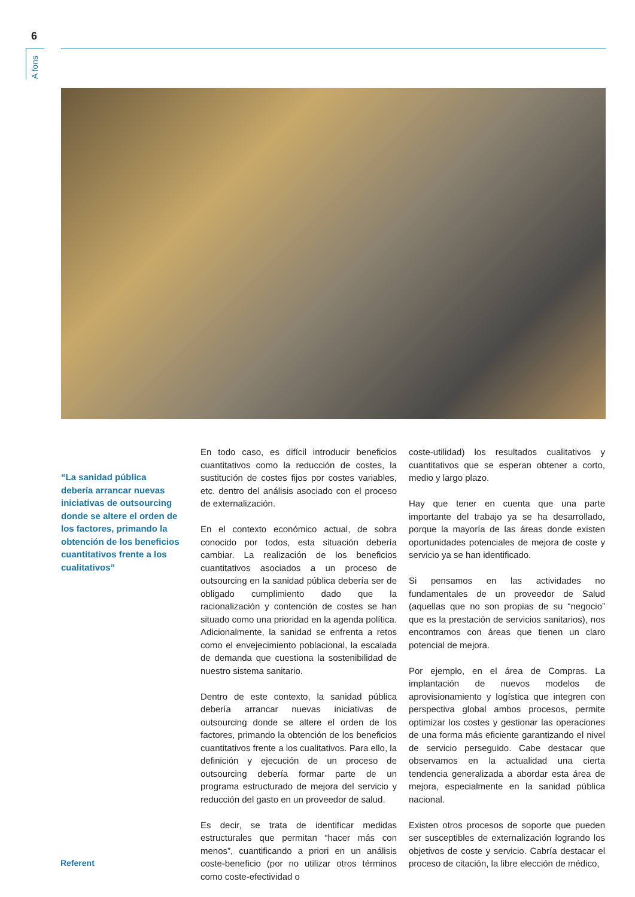6
A fons
“La sanidad pública debería arrancar nuevas iniciativas de outsourcing donde se altere el orden de los factores, primando la obtención de los beneficios cuantitativos frente a los cualitativos”
En todo caso, es difícil introducir beneficios cuantitativos como la reducción de costes, la sustitución de costes fijos por costes variables, etc. dentro del análisis asociado con el proceso de externalización.
En el contexto económico actual, de sobra conocido por todos, esta situación debería cambiar. La realización de los beneficios cuantitativos asociados a un proceso de outsourcing en la sanidad pública debería ser de obligado cumplimiento dado que la racionalización y contención de costes se han situado como una prioridad en la agenda política. Adicionalmente, la sanidad se enfrenta a retos como el envejecimiento poblacional, la escalada de demanda que cuestiona la sostenibilidad de nuestro sistema sanitario.
Dentro de este contexto, la sanidad pública debería arrancar nuevas iniciativas de outsourcing donde se altere el orden de los factores, primando la obtención de los beneficios cuantitativos frente a los cualitativos. Para ello, la definición y ejecución de un proceso de outsourcing debería formar parte de un programa estructurado de mejora del servicio y reducción del gasto en un proveedor de salud.
Es decir, se trata de identificar medidas estructurales que permitan “hacer más con menos”, cuantificando a priori en un análisis coste-beneficio (por no utilizar otros términos como coste-efectividad o
coste-utilidad) los resultados cualitativos y cuantitativos que se esperan obtener a corto, medio y largo plazo.
Hay que tener en cuenta que una parte importante del trabajo ya se ha desarrollado, porque la mayoría de las áreas donde existen oportunidades potenciales de mejora de coste y servicio ya se han identificado.
Si pensamos en las actividades no fundamentales de un proveedor de Salud (aquellas que no son propias de su “negocio” que es la prestación de servicios sanitarios), nos encontramos con áreas que tienen un claro potencial de mejora.
Por ejemplo, en el área de Compras. La implantación de nuevos modelos de aprovisionamiento y logística que integren con perspectiva global ambos procesos, permite optimizar los costes y gestionar las operaciones de una forma más eficiente garantizando el nivel de servicio perseguido. Cabe destacar que observamos en la actualidad una cierta tendencia generalizada a abordar esta área de mejora, especialmente en la sanidad pública nacional.
Existen otros procesos de soporte que pueden ser susceptibles de externalización logrando los objetivos de coste y servicio. Cabría destacar el proceso de citación, la libre elección de médico,
Referent